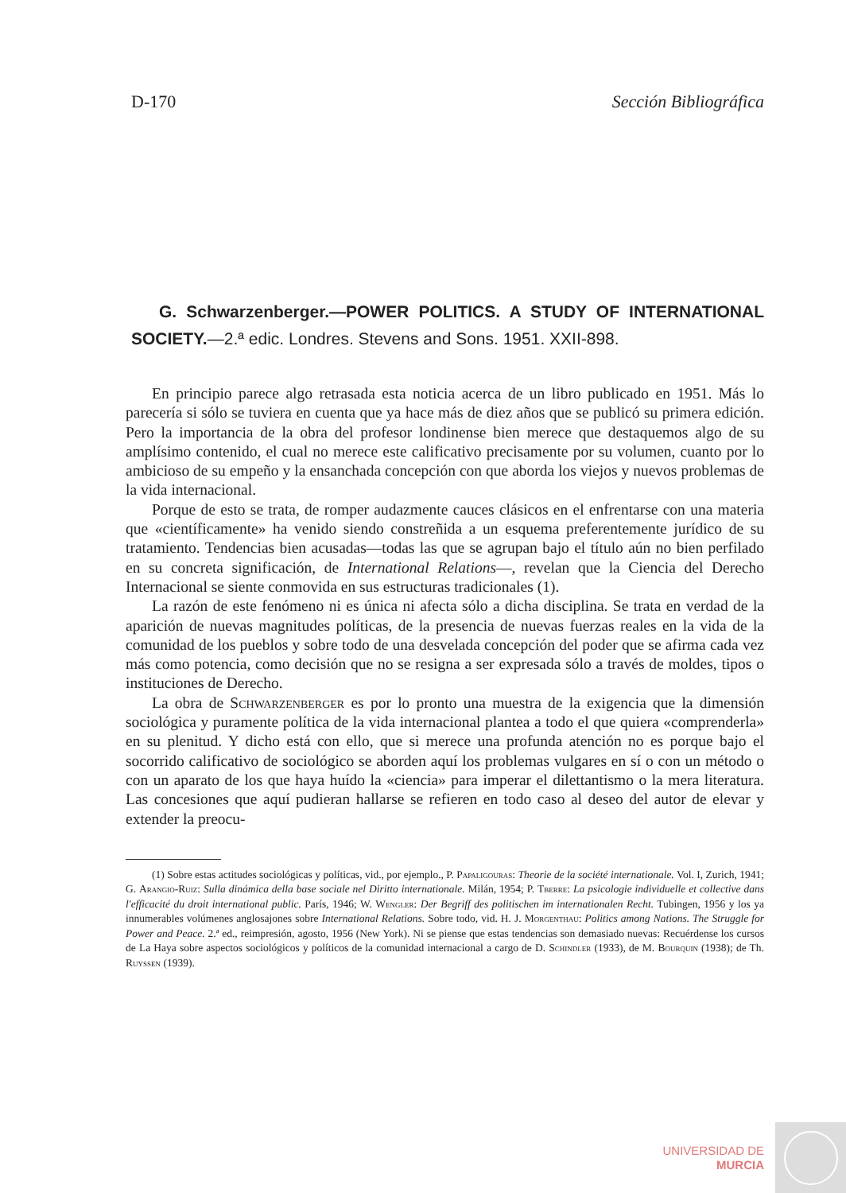D-170 Sección Bibliográfica
G. Schwarzenberger.—POWER POLITICS. A STUDY OF INTERNATIONAL SOCIETY.—2.ª edic. Londres. Stevens and Sons. 1951. XXII-898.
En principio parece algo retrasada esta noticia acerca de un libro publicado en 1951. Más lo parecería si sólo se tuviera en cuenta que ya hace más de diez años que se publicó su primera edición. Pero la importancia de la obra del profesor londinense bien merece que destaquemos algo de su amplísimo contenido, el cual no merece este calificativo precisamente por su volumen, cuanto por lo ambicioso de su empeño y la ensanchada concepción con que aborda los viejos y nuevos problemas de la vida internacional.
Porque de esto se trata, de romper audazmente cauces clásicos en el enfrentarse con una materia que «científicamente» ha venido siendo constreñida a un esquema preferentemente jurídico de su tratamiento. Tendencias bien acusadas—todas las que se agrupan bajo el título aún no bien perfilado en su concreta significación, de International Relations—, revelan que la Ciencia del Derecho Internacional se siente conmovida en sus estructuras tradicionales (1).
La razón de este fenómeno ni es única ni afecta sólo a dicha disciplina. Se trata en verdad de la aparición de nuevas magnitudes políticas, de la presencia de nuevas fuerzas reales en la vida de la comunidad de los pueblos y sobre todo de una desvelada concepción del poder que se afirma cada vez más como potencia, como decisión que no se resigna a ser expresada sólo a través de moldes, tipos o instituciones de Derecho.
La obra de Schwarzenberger es por lo pronto una muestra de la exigencia que la dimensión sociológica y puramente política de la vida internacional plantea a todo el que quiera «comprenderla» en su plenitud. Y dicho está con ello, que si merece una profunda atención no es porque bajo el socorrido calificativo de sociológico se aborden aquí los problemas vulgares en sí o con un método o con un aparato de los que haya huído la «ciencia» para imperar el dilettantismo o la mera literatura. Las concesiones que aquí pudieran hallarse se refieren en todo caso al deseo del autor de elevar y extender la preocu-
(1) Sobre estas actitudes sociológicas y políticas, vid., por ejemplo., P. Papaligouras: Theorie de la société internationale. Vol. I, Zurich, 1941; G. Arangio-Ruiz: Sulla dinámica della base sociale nel Diritto internationale. Milán, 1954; P. Tberre: La psicologie individuelle et collective dans l'efficacité du droit international public. París, 1946; W. Wengler: Der Begriff des politischen im internationalen Recht. Tubingen, 1956 y los ya innumerables volúmenes anglosajones sobre International Relations. Sobre todo, vid. H. J. Morgenthau: Politics among Nations. The Struggle for Power and Peace. 2.ª ed., reimpresión, agosto, 1956 (New York). Ni se piense que estas tendencias son demasiado nuevas: Recuérdense los cursos de La Haya sobre aspectos sociológicos y políticos de la comunidad internacional a cargo de D. Schindler (1933), de M. Bourquin (1938); de Th. Ruyssen (1939).
UNIVERSIDAD DE
MURCIA